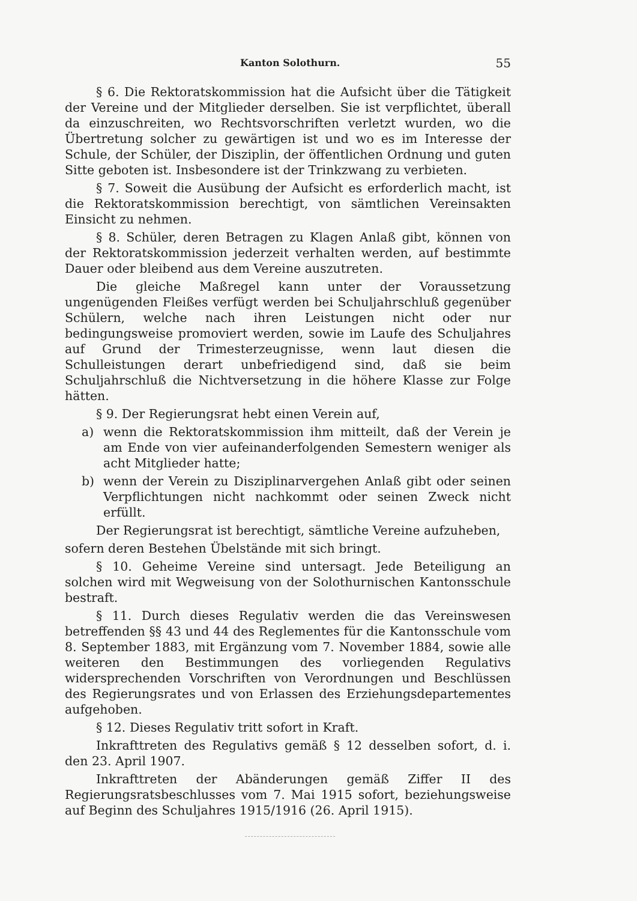Kanton Solothurn. 55
§ 6. Die Rektoratskommission hat die Aufsicht über die Tätigkeit der Vereine und der Mitglieder derselben. Sie ist verpflichtet, überall da einzuschreiten, wo Rechtsvorschriften verletzt wurden, wo die Übertretung solcher zu gewärtigen ist und wo es im Interesse der Schule, der Schüler, der Disziplin, der öffentlichen Ordnung und guten Sitte geboten ist. Insbesondere ist der Trinkzwang zu verbieten.
§ 7. Soweit die Ausübung der Aufsicht es erforderlich macht, ist die Rektoratskommission berechtigt, von sämtlichen Vereinsakten Einsicht zu nehmen.
§ 8. Schüler, deren Betragen zu Klagen Anlaß gibt, können von der Rektoratskommission jederzeit verhalten werden, auf bestimmte Dauer oder bleibend aus dem Vereine auszutreten.
Die gleiche Maßregel kann unter der Voraussetzung ungenügenden Fleißes verfügt werden bei Schuljahrschluß gegenüber Schülern, welche nach ihren Leistungen nicht oder nur bedingungsweise promoviert werden, sowie im Laufe des Schuljahres auf Grund der Trimesterzeugnisse, wenn laut diesen die Schulleistungen derart unbefriedigend sind, daß sie beim Schuljahrschluß die Nichtversetzung in die höhere Klasse zur Folge hätten.
§ 9. Der Regierungsrat hebt einen Verein auf,
a) wenn die Rektoratskommission ihm mitteilt, daß der Verein je am Ende von vier aufeinanderfolgenden Semestern weniger als acht Mitglieder hatte;
b) wenn der Verein zu Disziplinarvergehen Anlaß gibt oder seinen Verpflichtungen nicht nachkommt oder seinen Zweck nicht erfüllt.
Der Regierungsrat ist berechtigt, sämtliche Vereine aufzuheben,
sofern deren Bestehen Übelstände mit sich bringt.
§ 10. Geheime Vereine sind untersagt. Jede Beteiligung an solchen wird mit Wegweisung von der Solothurnischen Kantonsschule bestraft.
§ 11. Durch dieses Regulativ werden die das Vereinswesen betreffenden §§ 43 und 44 des Reglementes für die Kantonsschule vom 8. September 1883, mit Ergänzung vom 7. November 1884, sowie alle weiteren den Bestimmungen des vorliegenden Regulativs widersprechenden Vorschriften von Verordnungen und Beschlüssen des Regierungsrates und von Erlassen des Erziehungsdepartementes aufgehoben.
§ 12. Dieses Regulativ tritt sofort in Kraft.
Inkrafttreten des Regulativs gemäß § 12 desselben sofort, d. i. den 23. April 1907.
Inkrafttreten der Abänderungen gemäß Ziffer II des Regierungsratsbeschlusses vom 7. Mai 1915 sofort, beziehungsweise auf Beginn des Schuljahres 1915/1916 (26. April 1915).